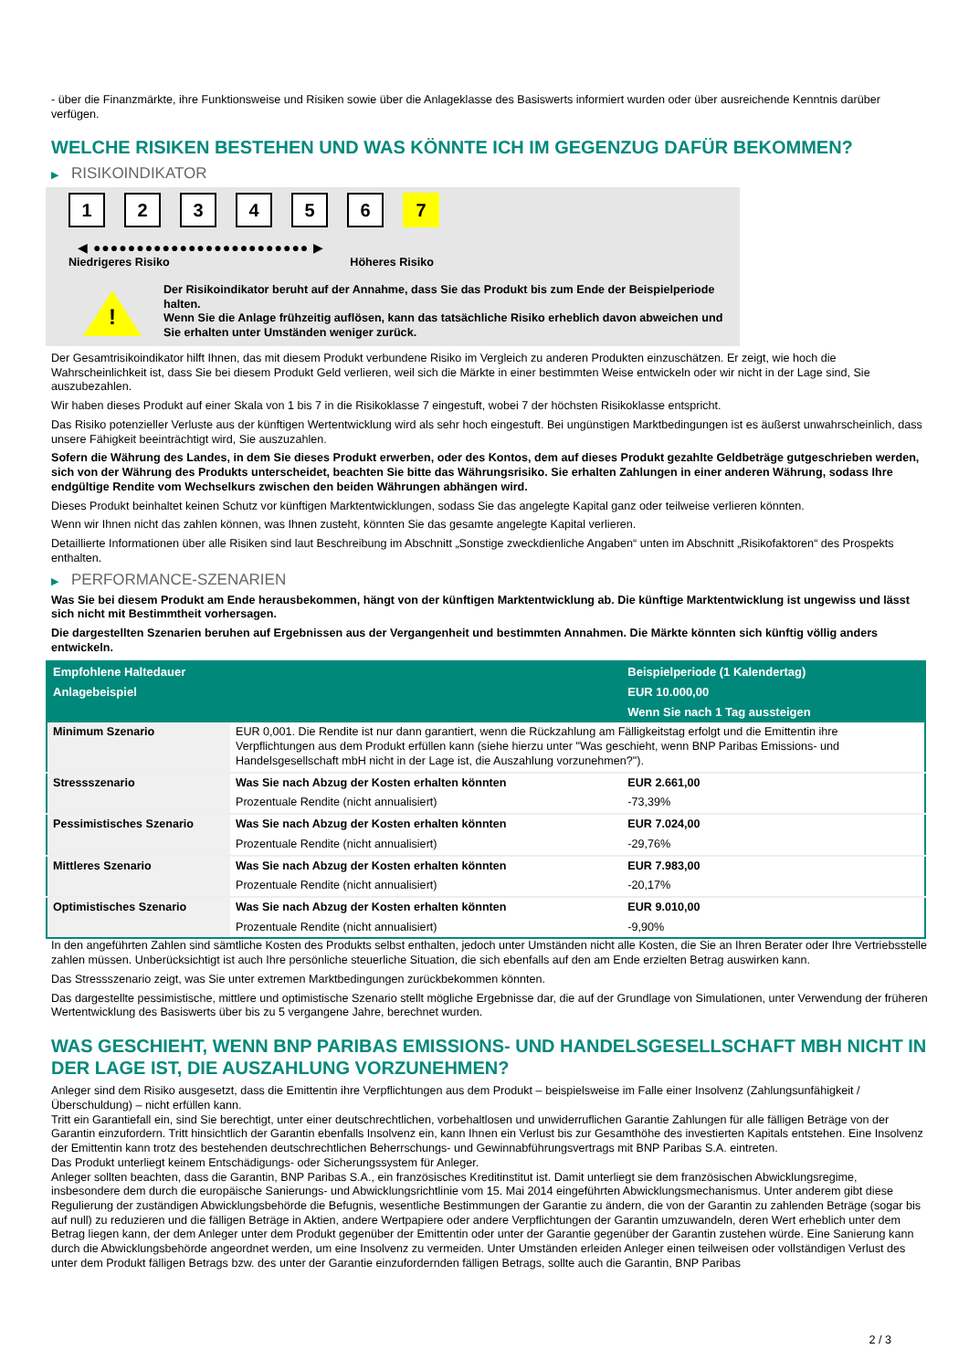- über die Finanzmärkte, ihre Funktionsweise und Risiken sowie über die Anlageklasse des Basiswerts informiert wurden oder über ausreichende Kenntnis darüber verfügen.
WELCHE RISIKEN BESTEHEN UND WAS KÖNNTE ICH IM GEGENZUG DAFÜR BEKOMMEN?
▶ RISIKOINDIKATOR
1 2 3 4 5 6 7
◀ ●●●●●●●●●●●●●●●●●●●●●●●●● ▶
Niedrigeres Risiko Höheres Risiko
!
Der Risikoindikator beruht auf der Annahme, dass Sie das Produkt bis zum Ende der Beispielperiode halten.
Wenn Sie die Anlage frühzeitig auflösen, kann das tatsächliche Risiko erheblich davon abweichen und Sie erhalten unter Umständen weniger zurück.
Der Gesamtrisikoindikator hilft Ihnen, das mit diesem Produkt verbundene Risiko im Vergleich zu anderen Produkten einzuschätzen. Er zeigt, wie hoch die Wahrscheinlichkeit ist, dass Sie bei diesem Produkt Geld verlieren, weil sich die Märkte in einer bestimmten Weise entwickeln oder wir nicht in der Lage sind, Sie auszubezahlen.
Wir haben dieses Produkt auf einer Skala von 1 bis 7 in die Risikoklasse 7 eingestuft, wobei 7 der höchsten Risikoklasse entspricht.
Das Risiko potenzieller Verluste aus der künftigen Wertentwicklung wird als sehr hoch eingestuft. Bei ungünstigen Marktbedingungen ist es äußerst unwahrscheinlich, dass unsere Fähigkeit beeinträchtigt wird, Sie auszuzahlen.
Sofern die Währung des Landes, in dem Sie dieses Produkt erwerben, oder des Kontos, dem auf dieses Produkt gezahlte Geldbeträge gutgeschrieben werden, sich von der Währung des Produkts unterscheidet, beachten Sie bitte das Währungsrisiko. Sie erhalten Zahlungen in einer anderen Währung, sodass Ihre endgültige Rendite vom Wechselkurs zwischen den beiden Währungen abhängen wird.
Dieses Produkt beinhaltet keinen Schutz vor künftigen Marktentwicklungen, sodass Sie das angelegte Kapital ganz oder teilweise verlieren könnten.
Wenn wir Ihnen nicht das zahlen können, was Ihnen zusteht, könnten Sie das gesamte angelegte Kapital verlieren.
Detaillierte Informationen über alle Risiken sind laut Beschreibung im Abschnitt „Sonstige zweckdienliche Angaben“ unten im Abschnitt „Risikofaktoren“ des Prospekts enthalten.
▶ PERFORMANCE-SZENARIEN
Was Sie bei diesem Produkt am Ende herausbekommen, hängt von der künftigen Marktentwicklung ab. Die künftige Marktentwicklung ist ungewiss und lässt sich nicht mit Bestimmtheit vorhersagen.
Die dargestellten Szenarien beruhen auf Ergebnissen aus der Vergangenheit und bestimmten Annahmen. Die Märkte könnten sich künftig völlig anders entwickeln.
| Empfohlene Haltedauer | | Beispielperiode (1 Kalendertag) |
| --- | --- | --- |
| Anlagebeispiel | | EUR 10.000,00 |
| | | Wenn Sie nach 1 Tag aussteigen |
| Minimum Szenario | EUR 0,001. Die Rendite ist nur dann garantiert, wenn die Rückzahlung am Fälligkeitstag erfolgt und die Emittentin ihre Verpflichtungen aus dem Produkt erfüllen kann (siehe hierzu unter "Was geschieht, wenn BNP Paribas Emissions- und Handelsgesellschaft mbH nicht in der Lage ist, die Auszahlung vorzunehmen?"). | |
| Stressszenario | Was Sie nach Abzug der Kosten erhalten könnten | EUR 2.661,00 |
| | Prozentuale Rendite (nicht annualisiert) | -73,39% |
| Pessimistisches Szenario | Was Sie nach Abzug der Kosten erhalten könnten | EUR 7.024,00 |
| | Prozentuale Rendite (nicht annualisiert) | -29,76% |
| Mittleres Szenario | Was Sie nach Abzug der Kosten erhalten könnten | EUR 7.983,00 |
| | Prozentuale Rendite (nicht annualisiert) | -20,17% |
| Optimistisches Szenario | Was Sie nach Abzug der Kosten erhalten könnten | EUR 9.010,00 |
| | Prozentuale Rendite (nicht annualisiert) | -9,90% |
In den angeführten Zahlen sind sämtliche Kosten des Produkts selbst enthalten, jedoch unter Umständen nicht alle Kosten, die Sie an Ihren Berater oder Ihre Vertriebsstelle zahlen müssen. Unberücksichtigt ist auch Ihre persönliche steuerliche Situation, die sich ebenfalls auf den am Ende erzielten Betrag auswirken kann.
Das Stressszenario zeigt, was Sie unter extremen Marktbedingungen zurückbekommen könnten.
Das dargestellte pessimistische, mittlere und optimistische Szenario stellt mögliche Ergebnisse dar, die auf der Grundlage von Simulationen, unter Verwendung der früheren Wertentwicklung des Basiswerts über bis zu 5 vergangene Jahre, berechnet wurden.
WAS GESCHIEHT, WENN BNP PARIBAS EMISSIONS- UND HANDELSGESELLSCHAFT MBH NICHT IN DER LAGE IST, DIE AUSZAHLUNG VORZUNEHMEN?
Anleger sind dem Risiko ausgesetzt, dass die Emittentin ihre Verpflichtungen aus dem Produkt – beispielsweise im Falle einer Insolvenz (Zahlungsunfähigkeit / Überschuldung) – nicht erfüllen kann.
Tritt ein Garantiefall ein, sind Sie berechtigt, unter einer deutschrechtlichen, vorbehaltlosen und unwiderruflichen Garantie Zahlungen für alle fälligen Beträge von der Garantin einzufordern. Tritt hinsichtlich der Garantin ebenfalls Insolvenz ein, kann Ihnen ein Verlust bis zur Gesamthöhe des investierten Kapitals entstehen. Eine Insolvenz der Emittentin kann trotz des bestehenden deutschrechtlichen Beherrschungs- und Gewinnabführungsvertrags mit BNP Paribas S.A. eintreten.
Das Produkt unterliegt keinem Entschädigungs- oder Sicherungssystem für Anleger.
Anleger sollten beachten, dass die Garantin, BNP Paribas S.A., ein französisches Kreditinstitut ist. Damit unterliegt sie dem französischen Abwicklungsregime, insbesondere dem durch die europäische Sanierungs- und Abwicklungsrichtlinie vom 15. Mai 2014 eingeführten Abwicklungsmechanismus. Unter anderem gibt diese Regulierung der zuständigen Abwicklungsbehörde die Befugnis, wesentliche Bestimmungen der Garantie zu ändern, die von der Garantin zu zahlenden Beträge (sogar bis auf null) zu reduzieren und die fälligen Beträge in Aktien, andere Wertpapiere oder andere Verpflichtungen der Garantin umzuwandeln, deren Wert erheblich unter dem Betrag liegen kann, der dem Anleger unter dem Produkt gegenüber der Emittentin oder unter der Garantie gegenüber der Garantin zustehen würde. Eine Sanierung kann durch die Abwicklungsbehörde angeordnet werden, um eine Insolvenz zu vermeiden. Unter Umständen erleiden Anleger einen teilweisen oder vollständigen Verlust des unter dem Produkt fälligen Betrags bzw. des unter der Garantie einzufordernden fälligen Betrags, sollte auch die Garantin, BNP Paribas
2 / 3